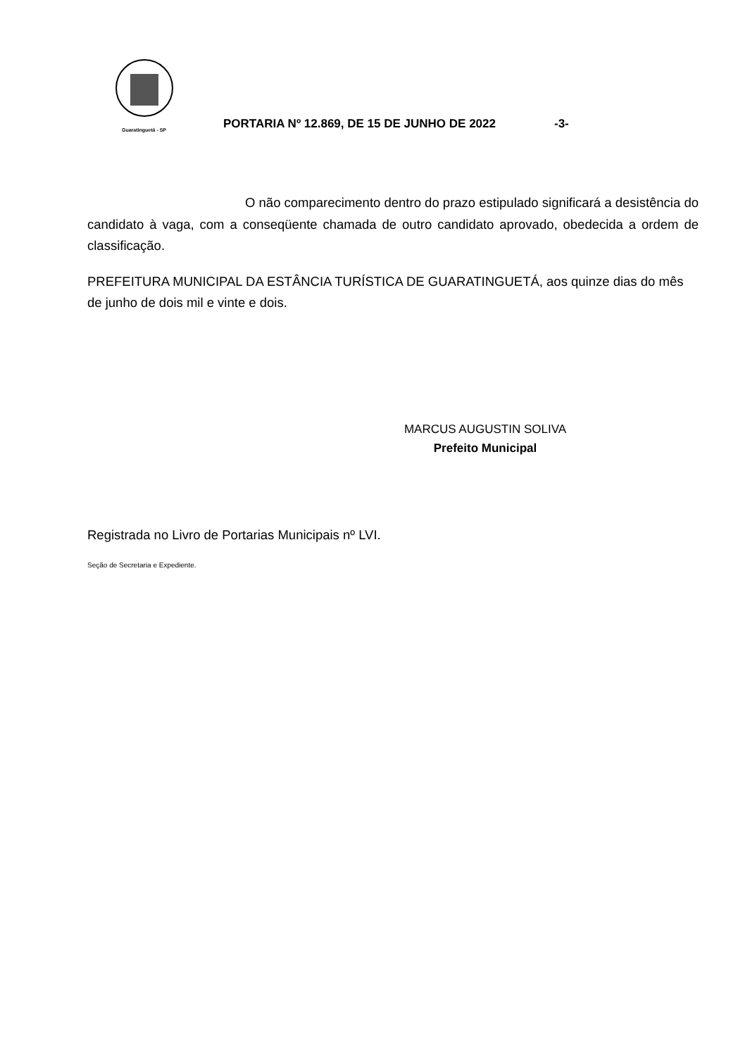Guaratinguetá - SP
PORTARIA Nº 12.869, DE 15 DE JUNHO DE 2022
-3-
O não comparecimento dentro do prazo estipulado significará a desistência do candidato à vaga, com a conseqüente chamada de outro candidato aprovado, obedecida a ordem de classificação.
PREFEITURA MUNICIPAL DA ESTÂNCIA TURÍSTICA DE GUARATINGUETÁ, aos quinze dias do mês de junho de dois mil e vinte e dois.
MARCUS AUGUSTIN SOLIVA
Prefeito Municipal
Registrada no Livro de Portarias Municipais nº LVI.
Seção de Secretaria e Expediente.